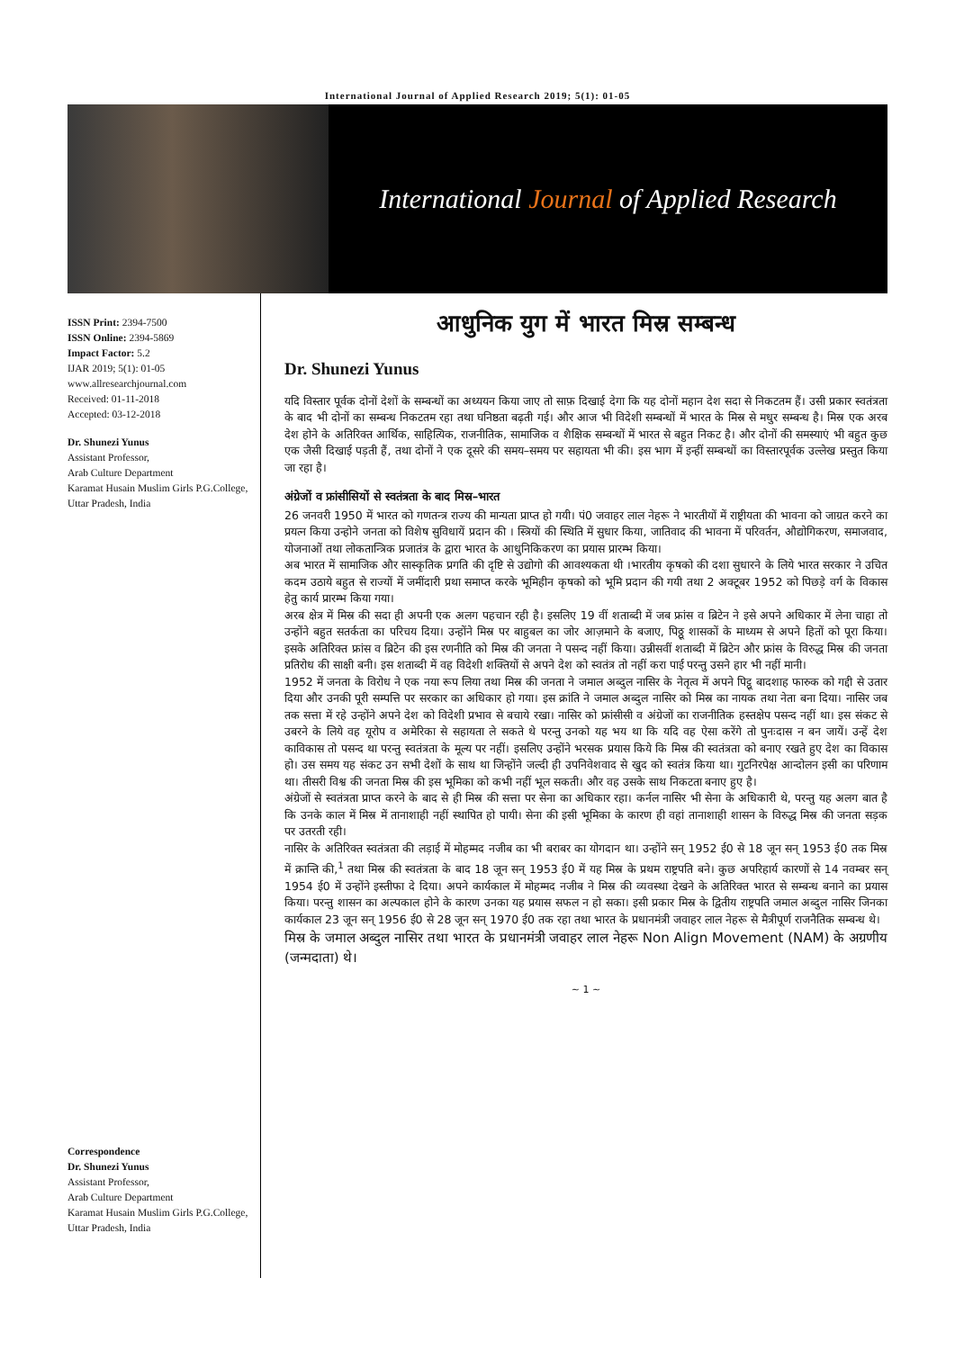International Journal of Applied Research 2019; 5(1): 01-05
International Journal of Applied Research
ISSN Print: 2394-7500
ISSN Online: 2394-5869
Impact Factor: 5.2
IJAR 2019; 5(1): 01-05
www.allresearchjournal.com
Received: 01-11-2018
Accepted: 03-12-2018
Dr. Shunezi Yunus
Assistant Professor,
Arab Culture Department
Karamat Husain Muslim Girls P.G.College, Uttar Pradesh, India
Correspondence
Dr. Shunezi Yunus
Assistant Professor,
Arab Culture Department
Karamat Husain Muslim Girls P.G.College, Uttar Pradesh, India
आधुनिक युग में भारत मिस्र सम्बन्ध
Dr. Shunezi Yunus
यदि विस्तार पूर्वक दोनों देशों के सम्बन्धों का अध्ययन किया जाए तो साफ़ दिखाई देगा कि यह दोनों महान देश सदा से निकटतम हैं। उसी प्रकार स्वतंत्रता के बाद भी दोनों का सम्बन्ध निकटतम रहा तथा घनिष्ठता बढ़ती गई। और आज भी विदेशी सम्बन्धों में भारत के मिस्र से मधुर सम्बन्ध है। मिस्र एक अरब देश होने के अतिरिक्त आर्थिक, साहित्यिक, राजनीतिक, सामाजिक व शैक्षिक सम्बन्धों में भारत से बहुत निकट है। और दोनों की समस्याएं भी बहुत कुछ एक जैसी दिखाई पड़ती हैं, तथा दोनों ने एक दूसरे की समय–समय पर सहायता भी की। इस भाग में इन्हीं सम्बन्धों का विस्तारपूर्वक उल्लेख प्रस्तुत किया जा रहा है।
अंग्रेजों व फ्रांसीसियों से स्वतंत्रता के बाद मिस्र–भारत
26 जनवरी 1950 में भारत को गणतन्त्र राज्य की मान्यता प्राप्त हो गयी। पं0 जवाहर लाल नेहरू ने भारतीयों में राष्ट्रीयता की भावना को जाग्रत करने का प्रयत्न किया उन्होने जनता को विशेष सुविधायें प्रदान की । स्त्रियों की स्थिति में सुधार किया, जातिवाद की भावना में परिवर्तन, औद्योगिकरण, समाजवाद, योजनाओं तथा लोकतान्त्रिक प्रजातंत्र के द्वारा भारत के आधुनिकिकरण का प्रयास प्रारम्भ किया।
अब भारत में सामाजिक और सास्कृतिक प्रगति की दृष्टि से उद्योगो की आवश्यकता थी ।भारतीय कृषको की दशा सुधारने के लिये भारत सरकार ने उचित कदम उठाये बहुत से राज्यों में जमींदारी प्रथा समाप्त करके भूमिहीन कृषको को भूमि प्रदान की गयी तथा 2 अक्टूबर 1952 को पिछड़े वर्ग के विकास हेतु कार्य प्रारम्भ किया गया।
अरब क्षेत्र में मिस्र की सदा ही अपनी एक अलग पहचान रही है। इसलिए 19 वीं शताब्दी में जब फ्रांस व ब्रिटेन ने इसे अपने अधिकार में लेना चाहा तो उन्होंने बहुत सतर्कता का परिचय दिया। उन्होंने मिस्र पर बाहुबल का जोर आज़माने के बजाए, पिठ्ठू शासकों के माध्यम से अपने हितों को पूरा किया। इसके अतिरिक्त फ्रांस व ब्रिटेन की इस रणनीति को मिस्र की जनता ने पसन्द नहीं किया। उन्नीसवीं शताब्दी में ब्रिटेन और फ्रांस के विरुद्ध मिस्र की जनता प्रतिरोध की साक्षी बनी। इस शताब्दी में वह विदेशी शक्तियों से अपने देश को स्वतंत्र तो नहीं करा पाई परन्तु उसने हार भी नहीं मानी।
1952 में जनता के विरोध ने एक नया रूप लिया तथा मिस्र की जनता ने जमाल अब्दुल नासिर के नेतृत्व में अपने पिट्ठू बादशाह फारुक को गद्दी से उतार दिया और उनकी पूरी सम्पत्ति पर सरकार का अधिकार हो गया। इस क्रांति ने जमाल अब्दुल नासिर को मिस्र का नायक तथा नेता बना दिया। नासिर जब तक सत्ता में रहे उन्होंने अपने देश को विदेशी प्रभाव से बचाये रखा। नासिर को फ्रांसीसी व अंग्रेजों का राजनीतिक हस्तक्षेप पसन्द नहीं था। इस संकट से उबरने के लिये वह यूरोप व अमेरिका से सहायता ले सकते थे परन्तु उनको यह भय था कि यदि वह ऐसा करेंगे तो पुनःदास न बन जायें। उन्हें देश काविकास तो पसन्द था परन्तु स्वतंत्रता के मूल्य पर नहीं। इसलिए उन्होंने भरसक प्रयास किये कि मिस्र की स्वतंत्रता को बनाए रखते हुए देश का विकास हो। उस समय यह संकट उन सभी देशों के साथ था जिन्होंने जल्दी ही उपनिवेशवाद से खुद को स्वतंत्र किया था। गुटनिरपेक्ष आन्दोलन इसी का परिणाम था। तीसरी विश्व की जनता मिस्र की इस भूमिका को कभी नहीं भूल सकती। और वह उसके साथ निकटता बनाए हुए है।
अंग्रेजों से स्वतंत्रता प्राप्त करने के बाद से ही मिस्र की सत्ता पर सेना का अधिकार रहा। कर्नल नासिर भी सेना के अधिकारी थे, परन्तु यह अलग बात है कि उनके काल में मिस्र में तानाशाही नहीं स्थापित हो पायी। सेना की इसी भूमिका के कारण ही वहां तानाशाही शासन के विरुद्ध मिस्र की जनता सड़क पर उतरती रही।
नासिर के अतिरिक्त स्वतंत्रता की लड़ाई में मोहम्मद नजीब का भी बराबर का योगदान था। उन्होंने सन् 1952 ई0 से 18 जून सन् 1953 ई0 तक मिस्र में क्रान्ति की,<sup>1</sup> तथा मिस्र की स्वतंत्रता के बाद 18 जून सन् 1953 ई0 में यह मिस्र के प्रथम राष्ट्रपति बने। कुछ अपरिहार्य कारणों से 14 नवम्बर सन् 1954 ई0 में उन्होंने इस्तीफा दे दिया। अपने कार्यकाल में मोहम्मद नजीब ने मिस्र की व्यवस्था देखने के अतिरिक्त भारत से सम्बन्ध बनाने का प्रयास किया। परन्तु शासन का अल्पकाल होने के कारण उनका यह प्रयास सफल न हो सका। इसी प्रकार मिस्र के द्वितीय राष्ट्रपति जमाल अब्दुल नासिर जिनका कार्यकाल 23 जून सन् 1956 ई0 से 28 जून सन् 1970 ई0 तक रहा तथा भारत के प्रधानमंत्री जवाहर लाल नेहरू से मैत्रीपूर्ण राजनैतिक सम्बन्ध थे।
मिस्र के जमाल अब्दुल नासिर तथा भारत के प्रधानमंत्री जवाहर लाल नेहरू Non Align Movement (NAM) के अग्रणीय (जन्मदाता) थे।
~ 1 ~